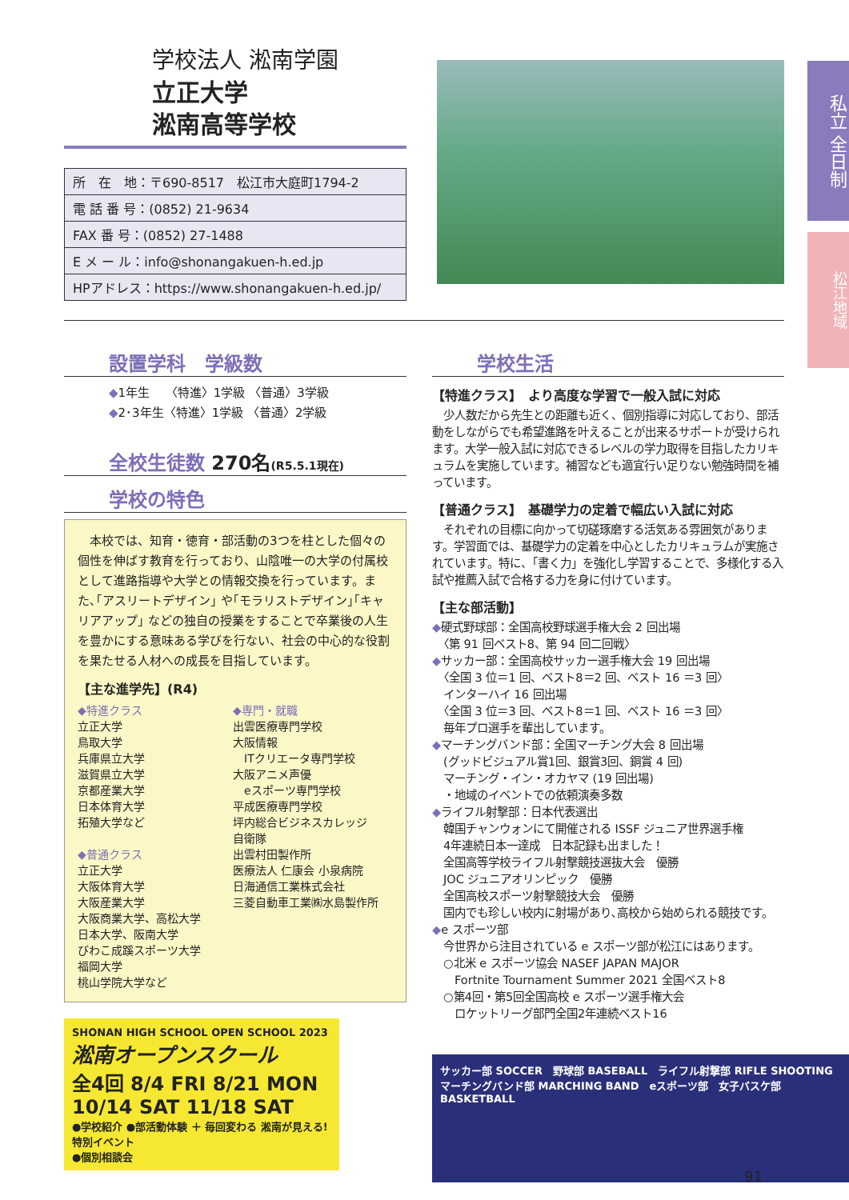私立 全日制
松江地域
学校法人 淞南学園
立正大学
淞南高等学校
| 所 在 地：〒690-8517 松江市大庭町1794-2 |
| 電 話 番 号：(0852) 21-9634 |
| FAX 番 号：(0852) 27-1488 |
| E メ ー ル：info@shonangakuen-h.ed.jp |
| HPアドレス：https://www.shonangakuen-h.ed.jp/ |
設置学科　学級数
◆1年生　 〈特進〉1学級 〈普通〉3学級
◆2･3年生〈特進〉1学級 〈普通〉2学級
全校生徒数 270名(R5.5.1現在)
学校の特色
　本校では、知育・徳育・部活動の3つを柱とした個々の個性を伸ばす教育を行っており、山陰唯一の大学の付属校として進路指導や大学との情報交換を行っています。また､｢アスリートデザイン｣ や｢モラリストデザイン｣｢キャリアアップ｣ などの独自の授業をすることで卒業後の人生を豊かにする意味ある学びを行ない、社会の中心的な役割を果たせる人材への成長を目指しています。
【主な進学先】(R4)
◆特進クラス
立正大学
鳥取大学
兵庫県立大学
滋賀県立大学
京都産業大学
日本体育大学
拓殖大学など
◆普通クラス
立正大学
大阪体育大学
大阪産業大学
大阪商業大学、高松大学
日本大学、阪南大学
びわこ成蹊スポーツ大学
福岡大学
桃山学院大学など
◆専門・就職
出雲医療専門学校
大阪情報
　ITクリエータ専門学校
大阪アニメ声優
　eスポーツ専門学校
平成医療専門学校
坪内総合ビジネスカレッジ
自衛隊
出雲村田製作所
医療法人 仁康会 小泉病院
日海通信工業株式会社
三菱自動車工業㈱水島製作所
SHONAN HIGH SCHOOL OPEN SCHOOL 2023
淞南オープンスクール
全4回 8/4 FRI 8/21 MON 10/14 SAT 11/18 SAT
●学校紹介 ●部活動体験 ＋ 毎回変わる 淞南が見える! 特別イベント
●個別相談会
学校生活
【特進クラス】　より高度な学習で一般入試に対応
　少人数だから先生との距離も近く、個別指導に対応しており、部活動をしながらでも希望進路を叶えることが出来るサポートが受けられます。大学一般入試に対応できるレベルの学力取得を目指したカリキュラムを実施しています。補習なども適宜行い足りない勉強時間を補っています。
【普通クラス】　基礎学力の定着で幅広い入試に対応
　それぞれの目標に向かって切磋琢磨する活気ある雰囲気があります。学習面では、基礎学力の定着を中心としたカリキュラムが実施されています。特に、「書く力」を強化し学習することで、多様化する入試や推薦入試で合格する力を身に付けています。
【主な部活動】
◆硬式野球部：全国高校野球選手権大会 2 回出場
　〈第 91 回ベスト8、第 94 回二回戦〉
◆サッカー部：全国高校サッカー選手権大会 19 回出場
　〈全国 3 位＝1 回、ベスト8＝2 回、ベスト 16 ＝3 回〉
　インターハイ 16 回出場
　〈全国 3 位＝3 回、ベスト8＝1 回、ベスト 16 ＝3 回〉
　毎年プロ選手を輩出しています。
◆マーチングバンド部：全国マーチング大会 8 回出場
　(グッドビジュアル賞1回、銀賞3回、銅賞 4 回)
　マーチング・イン・オカヤマ (19 回出場)
　・地域のイベントでの依頼演奏多数
◆ライフル射撃部：日本代表選出
　韓国チャンウォンにて開催される ISSF ジュニア世界選手権
　4年連続日本一達成　日本記録も出ました！
　全国高等学校ライフル射撃競技選抜大会　優勝
　JOC ジュニアオリンピック　優勝
　全国高校スポーツ射撃競技大会　優勝
　国内でも珍しい校内に射場があり､高校から始められる競技です。
◆e スポーツ部
　今世界から注目されている e スポーツ部が松江にはあります。
　○北米 e スポーツ協会 NASEF JAPAN MAJOR
　　Fortnite Tournament Summer 2021 全国ベスト8
　○第4回・第5回全国高校 e スポーツ選手権大会
　　ロケットリーグ部門全国2年連続ベスト16
サッカー部 SOCCER　野球部 BASEBALL　ライフル射撃部 RIFLE SHOOTING　マーチングバンド部 MARCHING BAND　eスポーツ部　女子バスケ部 BASKETBALL
91